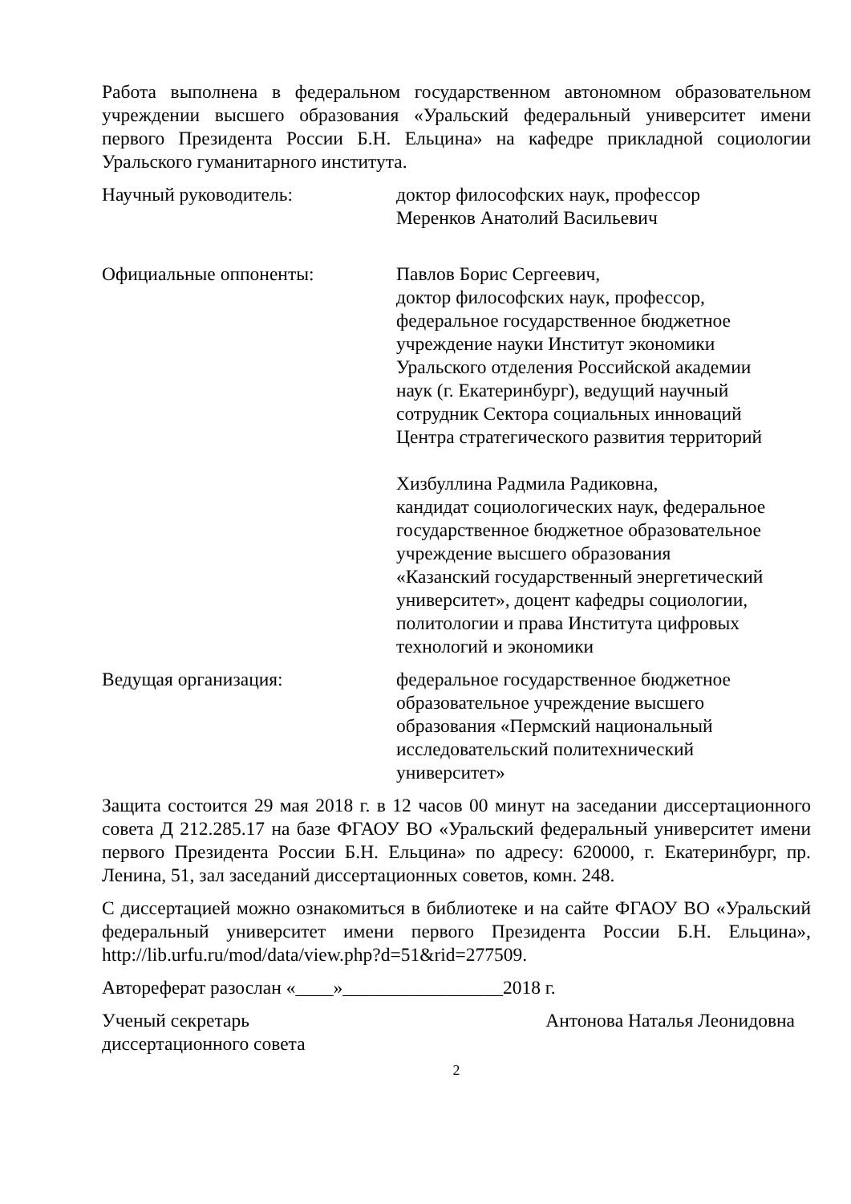Работа выполнена в федеральном государственном автономном образовательном учреждении высшего образования «Уральский федеральный университет имени первого Президента России Б.Н. Ельцина» на кафедре прикладной социологии Уральского гуманитарного института.
Научный руководитель: доктор философских наук, профессор
Меренков Анатолий Васильевич
Официальные оппоненты: Павлов Борис Сергеевич,
доктор философских наук, профессор,
федеральное государственное бюджетное
учреждение науки Институт экономики
Уральского отделения Российской академии
наук (г. Екатеринбург), ведущий научный
сотрудник Сектора социальных инноваций
Центра стратегического развития территорий
Хизбуллина Радмила Радиковна,
кандидат социологических наук, федеральное
государственное бюджетное образовательное
учреждение высшего образования
«Казанский государственный энергетический
университет», доцент кафедры социологии,
политологии и права Института цифровых
технологий и экономики
Ведущая организация: федеральное государственное бюджетное
образовательное учреждение высшего
образования «Пермский национальный
исследовательский политехнический
университет»
Защита состоится 29 мая 2018 г. в 12 часов 00 минут на заседании диссертационного совета Д 212.285.17 на базе ФГАОУ ВО «Уральский федеральный университет имени первого Президента России Б.Н. Ельцина» по адресу: 620000, г. Екатеринбург, пр. Ленина, 51, зал заседаний диссертационных советов, комн. 248.
С диссертацией можно ознакомиться в библиотеке и на сайте ФГАОУ ВО «Уральский федеральный университет имени первого Президента России Б.Н. Ельцина», http://lib.urfu.ru/mod/data/view.php?d=51&rid=277509.
Автореферат разослан «____»_________________2018 г.
Ученый секретарь
диссертационного совета
Антонова Наталья Леонидовна
2